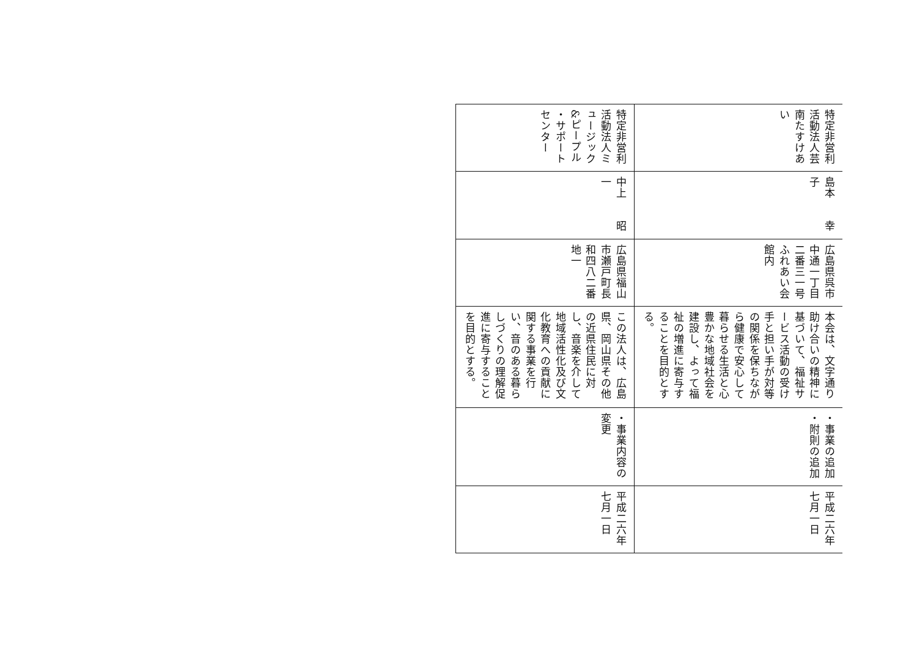| 特定非営利 活動法人芸 南たすけあ い | 特定非営利 活動法人ミ ュージック &ピープル ・サポート センター |
| 島本 幸子 | 中上 昭一 |
| 広島県呉市 中通一丁目 二番三一号 ふれあい会 館内 | 広島県福山 市瀬戸町長 和四八二番 地一 |
| 本会は、文字通り 助け合いの精神に 基づいて、福祉サ ービス活動の受け 手と担い手が対等 の関係を保ちなが ら健康で安心して 暮らせる生活と心 豊かな地域社会を 建設し、よって福 祉の増進に寄与す ることを目的とす る。 | この法人は、広島 県、岡山県その他 の近県住民に対 し、音楽を介して 地域活性化及び文 化教育への貢献に 関する事業を行 い、音のある暮ら しづくりの理解促 進に寄与すること を目的とする。 |
| ・事業の追加 ・附則の追加 | ・事業内容の 変更 |
| 平成二六年 七月一日 | 平成二六年 七月一日 |